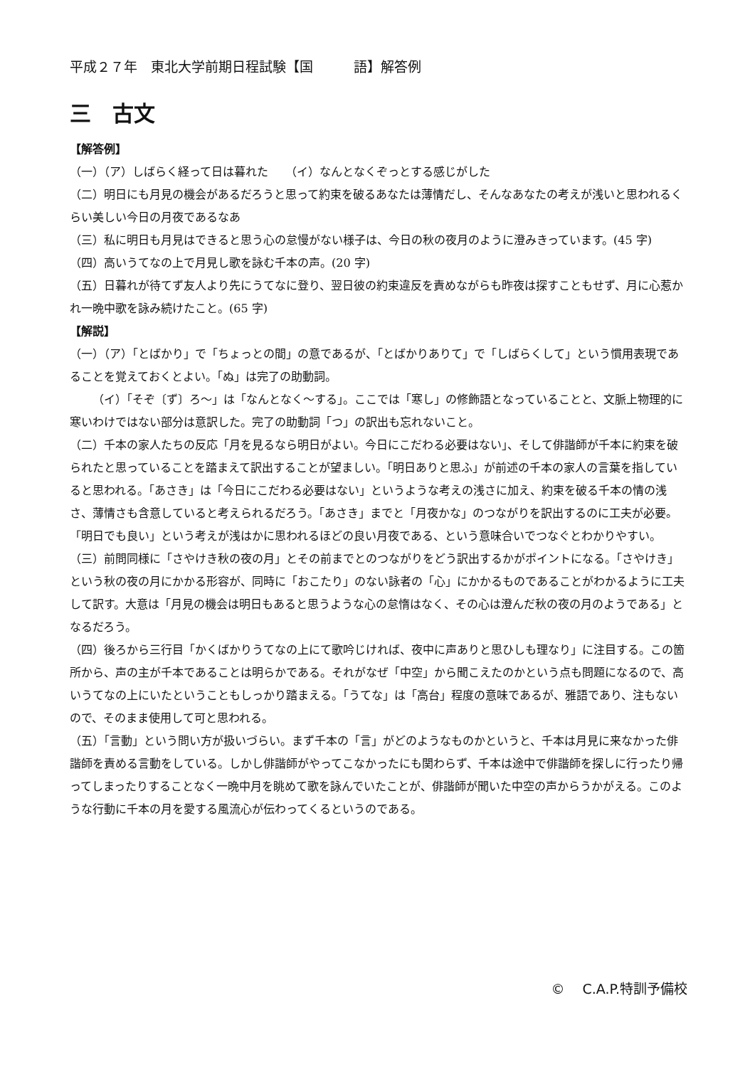平成２７年　東北大学前期日程試験【国　　　語】解答例
三　古文
【解答例】
（一）（ア）しばらく経って日は暮れた　　（イ）なんとなくぞっとする感じがした
（二）明日にも月見の機会があるだろうと思って約束を破るあなたは薄情だし、そんなあなたの考えが浅いと思われるくらい美しい今日の月夜であるなあ
（三）私に明日も月見はできると思う心の怠慢がない様子は、今日の秋の夜月のように澄みきっています。(45 字)
（四）高いうてなの上で月見し歌を詠む千本の声。(20 字)
（五）日暮れが待てず友人より先にうてなに登り、翌日彼の約束違反を責めながらも昨夜は探すこともせず、月に心惹かれ一晩中歌を詠み続けたこと。(65 字)
【解説】
（一）（ア）「とばかり」で「ちょっとの間」の意であるが、「とばかりありて」で「しばらくして」という慣用表現であることを覚えておくとよい。「ぬ」は完了の助動詞。
（イ）「そぞ〔ず〕ろ～」は「なんとなく～する」。ここでは「寒し」の修飾語となっていることと、文脈上物理的に寒いわけではない部分は意訳した。完了の助動詞「つ」の訳出も忘れないこと。
（二）千本の家人たちの反応「月を見るなら明日がよい。今日にこだわる必要はない」、そして俳諧師が千本に約束を破られたと思っていることを踏まえて訳出することが望ましい。「明日ありと思ふ」が前述の千本の家人の言葉を指していると思われる。「あさき」は「今日にこだわる必要はない」というような考えの浅さに加え、約束を破る千本の情の浅さ、薄情さも含意していると考えられるだろう。「あさき」までと「月夜かな」のつながりを訳出するのに工夫が必要。「明日でも良い」という考えが浅はかに思われるほどの良い月夜である、という意味合いでつなぐとわかりやすい。
（三）前問同様に「さやけき秋の夜の月」とその前までとのつながりをどう訳出するかがポイントになる。「さやけき」という秋の夜の月にかかる形容が、同時に「おこたり」のない詠者の「心」にかかるものであることがわかるように工夫して訳す。大意は「月見の機会は明日もあると思うような心の怠惰はなく、その心は澄んだ秋の夜の月のようである」となるだろう。
（四）後ろから三行目「かくばかりうてなの上にて歌吟じければ、夜中に声ありと思ひしも理なり」に注目する。この箇所から、声の主が千本であることは明らかである。それがなぜ「中空」から聞こえたのかという点も問題になるので、高いうてなの上にいたということもしっかり踏まえる。「うてな」は「高台」程度の意味であるが、雅語であり、注もないので、そのまま使用して可と思われる。
（五）「言動」という問い方が扱いづらい。まず千本の「言」がどのようなものかというと、千本は月見に来なかった俳諧師を責める言動をしている。しかし俳諧師がやってこなかったにも関わらず、千本は途中で俳諧師を探しに行ったり帰ってしまったりすることなく一晩中月を眺めて歌を詠んでいたことが、俳諧師が聞いた中空の声からうかがえる。このような行動に千本の月を愛する風流心が伝わってくるというのである。
©　 C.A.P.特訓予備校